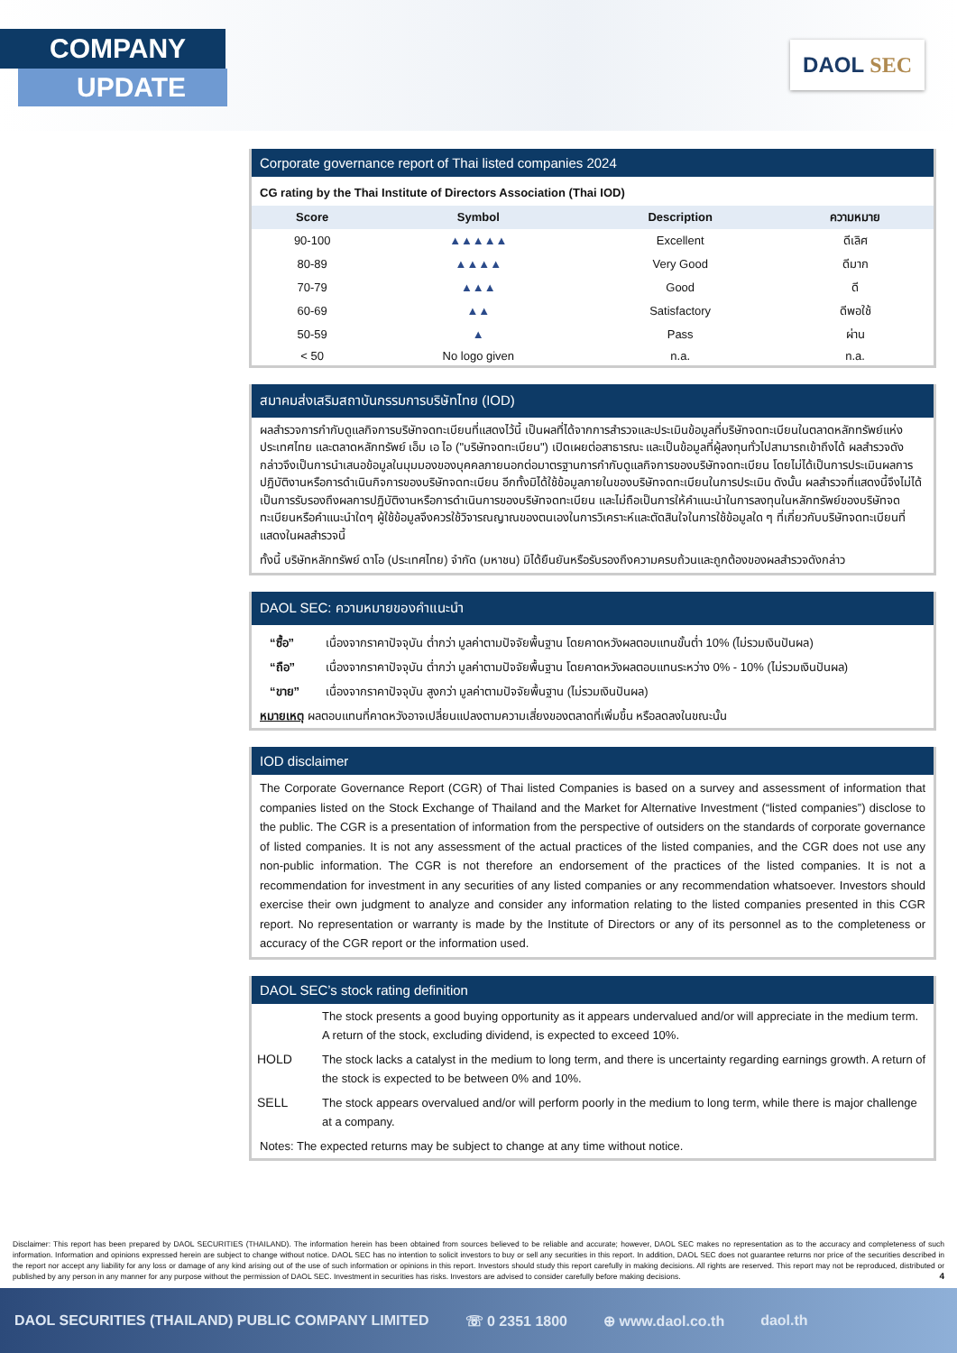COMPANY
UPDATE
DAOL SEC
Corporate governance report of Thai listed companies 2024
CG rating by the Thai Institute of Directors Association (Thai IOD)
| Score | Symbol | Description | ความหมาย |
| --- | --- | --- | --- |
| 90-100 | ▲▲▲▲▲ | Excellent | ดีเลิศ |
| 80-89 | ▲▲▲▲ | Very Good | ดีมาก |
| 70-79 | ▲▲▲ | Good | ดี |
| 60-69 | ▲▲ | Satisfactory | ดีพอใช้ |
| 50-59 | ▲ | Pass | ผ่าน |
| < 50 | No logo given | n.a. | n.a. |
สมาคมส่งเสริมสถาบันกรรมการบริษัทไทย (IOD)
ผลสำรวจการกำกับดูแลกิจการบริษัทจดทะเบียนที่แสดงไว้นี้ เป็นผลที่ได้จากการสำรวจและประเมินข้อมูลที่บริษัทจดทะเบียนในตลาดหลักทรัพย์แห่งประเทศไทย และตลาดหลักทรัพย์ เอ็ม เอ ไอ ("บริษัทจดทะเบียน") เปิดเผยต่อสาธารณะ และเป็นข้อมูลที่ผู้ลงทุนทั่วไปสามารถเข้าถึงได้ ผลสำรวจดังกล่าวจึงเป็นการนำเสนอข้อมูลในมุมมองของบุคคลภายนอกต่อมาตรฐานการกำกับดูแลกิจการของบริษัทจดทะเบียน โดยไม่ได้เป็นการประเมินผลการปฏิบัติงานหรือการดำเนินกิจการของบริษัทจดทะเบียน อีกทั้งมิได้ใช้ข้อมูลภายในของบริษัทจดทะเบียนในการประเมิน ดังนั้น ผลสำรวจที่แสดงนี้จึงไม่ได้เป็นการรับรองถึงผลการปฏิบัติงานหรือการดำเนินการของบริษัทจดทะเบียน และไม่ถือเป็นการให้คำแนะนำในการลงทุนในหลักทรัพย์ของบริษัทจดทะเบียนหรือคำแนะนำใดๆ ผู้ใช้ข้อมูลจึงควรใช้วิจารณญาณของตนเองในการวิเคราะห์และตัดสินใจในการใช้ข้อมูลใด ๆ ที่เกี่ยวกับบริษัทจดทะเบียนที่แสดงในผลสำรวจนี้
ทั้งนี้ บริษัทหลักทรัพย์ ดาโอ (ประเทศไทย) จำกัด (มหาชน) มิได้ยืนยันหรือรับรองถึงความครบถ้วนและถูกต้องของผลสำรวจดังกล่าว
DAOL SEC: ความหมายของคำแนะนำ
| “ซื้อ” | เนื่องจากราคาปัจจุบัน ต่ำกว่า มูลค่าตามปัจจัยพื้นฐาน โดยคาดหวังผลตอบแทนขั้นต่ำ 10% (ไม่รวมเงินปันผล) |
| “ถือ” | เนื่องจากราคาปัจจุบัน ต่ำกว่า มูลค่าตามปัจจัยพื้นฐาน โดยคาดหวังผลตอบแทนระหว่าง 0% - 10% (ไม่รวมเงินปันผล) |
| “ขาย” | เนื่องจากราคาปัจจุบัน สูงกว่า มูลค่าตามปัจจัยพื้นฐาน (ไม่รวมเงินปันผล) |
หมายเหตุ ผลตอบแทนที่คาดหวังอาจเปลี่ยนแปลงตามความเสี่ยงของตลาดที่เพิ่มขึ้น หรือลดลงในขณะนั้น
IOD disclaimer
The Corporate Governance Report (CGR) of Thai listed Companies is based on a survey and assessment of information that companies listed on the Stock Exchange of Thailand and the Market for Alternative Investment (“listed companies”) disclose to the public. The CGR is a presentation of information from the perspective of outsiders on the standards of corporate governance of listed companies. It is not any assessment of the actual practices of the listed companies, and the CGR does not use any non-public information. The CGR is not therefore an endorsement of the practices of the listed companies. It is not a recommendation for investment in any securities of any listed companies or any recommendation whatsoever. Investors should exercise their own judgment to analyze and consider any information relating to the listed companies presented in this CGR report. No representation or warranty is made by the Institute of Directors or any of its personnel as to the completeness or accuracy of the CGR report or the information used.
DAOL SEC’s stock rating definition
| | The stock presents a good buying opportunity as it appears undervalued and/or will appreciate in the medium term. A return of the stock, excluding dividend, is expected to exceed 10%. |
| HOLD | The stock lacks a catalyst in the medium to long term, and there is uncertainty regarding earnings growth. A return of the stock is expected to be between 0% and 10%. |
| SELL | The stock appears overvalued and/or will perform poorly in the medium to long term, while there is major challenge at a company. |
Notes: The expected returns may be subject to change at any time without notice.
Disclaimer: This report has been prepared by DAOL SECURITIES (THAILAND). The information herein has been obtained from sources believed to be reliable and accurate; however, DAOL SEC makes no representation as to the accuracy and completeness of such information. Information and opinions expressed herein are subject to change without notice. DAOL SEC has no intention to solicit investors to buy or sell any securities in this report. In addition, DAOL SEC does not guarantee returns nor price of the securities described in the report nor accept any liability for any loss or damage of any kind arising out of the use of such information or opinions in this report. Investors should study this report carefully in making decisions. All rights are reserved. This report may not be reproduced, distributed or published by any person in any manner for any purpose without the permission of DAOL SEC. Investment in securities has risks. Investors are advised to consider carefully before making decisions. 4
DAOL SECURITIES (THAILAND) PUBLIC COMPANY LIMITED ☏ 0 2351 1800 ⊕ www.daol.co.th daol.th